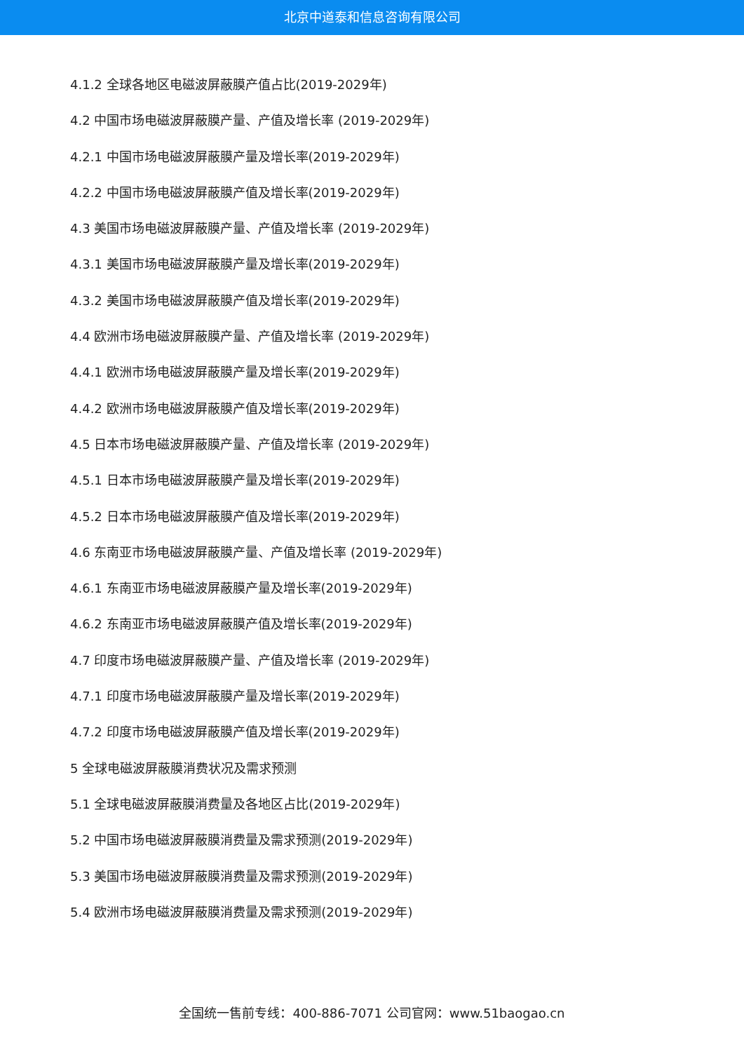北京中道泰和信息咨询有限公司
4.1.2 全球各地区电磁波屏蔽膜产值占比(2019-2029年)
4.2 中国市场电磁波屏蔽膜产量、产值及增长率 (2019-2029年)
4.2.1 中国市场电磁波屏蔽膜产量及增长率(2019-2029年)
4.2.2 中国市场电磁波屏蔽膜产值及增长率(2019-2029年)
4.3 美国市场电磁波屏蔽膜产量、产值及增长率 (2019-2029年)
4.3.1 美国市场电磁波屏蔽膜产量及增长率(2019-2029年)
4.3.2 美国市场电磁波屏蔽膜产值及增长率(2019-2029年)
4.4 欧洲市场电磁波屏蔽膜产量、产值及增长率 (2019-2029年)
4.4.1 欧洲市场电磁波屏蔽膜产量及增长率(2019-2029年)
4.4.2 欧洲市场电磁波屏蔽膜产值及增长率(2019-2029年)
4.5 日本市场电磁波屏蔽膜产量、产值及增长率 (2019-2029年)
4.5.1 日本市场电磁波屏蔽膜产量及增长率(2019-2029年)
4.5.2 日本市场电磁波屏蔽膜产值及增长率(2019-2029年)
4.6 东南亚市场电磁波屏蔽膜产量、产值及增长率 (2019-2029年)
4.6.1 东南亚市场电磁波屏蔽膜产量及增长率(2019-2029年)
4.6.2 东南亚市场电磁波屏蔽膜产值及增长率(2019-2029年)
4.7 印度市场电磁波屏蔽膜产量、产值及增长率 (2019-2029年)
4.7.1 印度市场电磁波屏蔽膜产量及增长率(2019-2029年)
4.7.2 印度市场电磁波屏蔽膜产值及增长率(2019-2029年)
5 全球电磁波屏蔽膜消费状况及需求预测
5.1 全球电磁波屏蔽膜消费量及各地区占比(2019-2029年)
5.2 中国市场电磁波屏蔽膜消费量及需求预测(2019-2029年)
5.3 美国市场电磁波屏蔽膜消费量及需求预测(2019-2029年)
5.4 欧洲市场电磁波屏蔽膜消费量及需求预测(2019-2029年)
全国统一售前专线：400-886-7071 公司官网：www.51baogao.cn